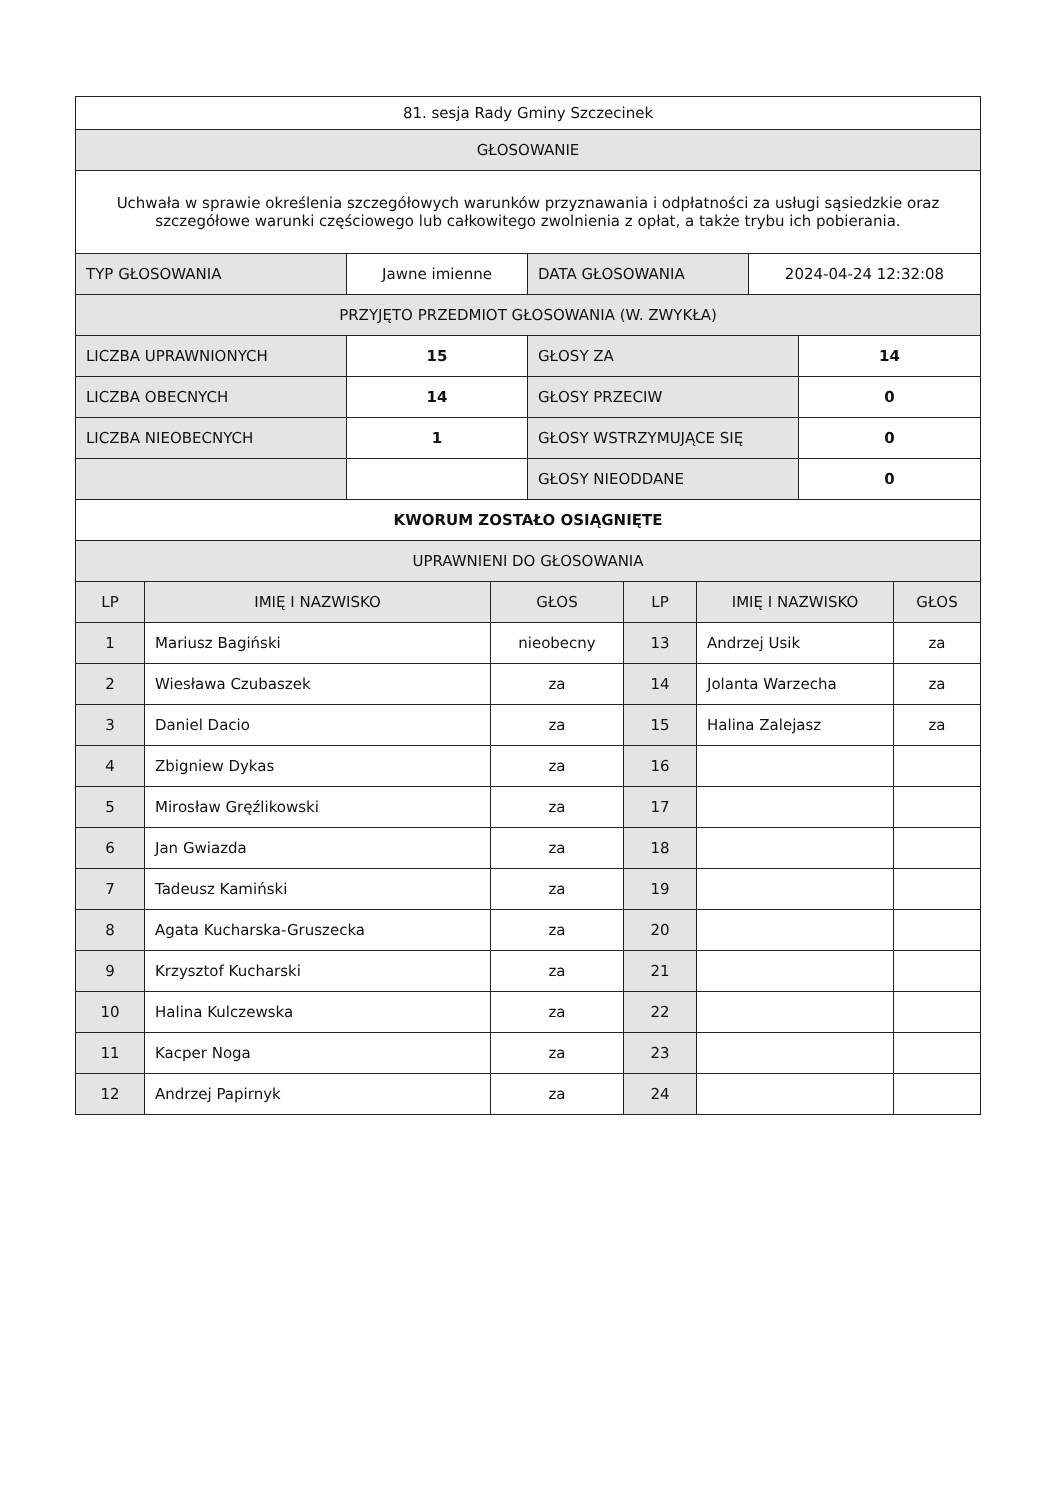| 81. sesja Rady Gminy Szczecinek |
| GŁOSOWANIE |
| Uchwała w sprawie określenia szczegółowych warunków przyznawania i odpłatności za usługi sąsiedzkie oraz szczegółowe warunki częściowego lub całkowitego zwolnienia z opłat, a także trybu ich pobierania. |
| TYP GŁOSOWANIA | Jawne imienne | DATA GŁOSOWANIA | 2024-04-24 12:32:08 |
| PRZYJĘTO PRZEDMIOT GŁOSOWANIA (W. ZWYKŁA) | | | |
| LICZBA UPRAWNIONYCH | 15 | GŁOSY ZA | 14 |
| LICZBA OBECNYCH | 14 | GŁOSY PRZECIW | 0 |
| LICZBA NIEOBECNYCH | 1 | GŁOSY WSTRZYMUJĄCE SIĘ | 0 |
| | | GŁOSY NIEODDANE | 0 |
| KWORUM ZOSTAŁO OSIĄGNIĘTE | | | |
| UPRAWNIENI DO GŁOSOWANIA | | | |
| LP | IMIĘ I NAZWISKO | GŁOS | LP | IMIĘ I NAZWISKO | GŁOS |
| --- | --- | --- | --- | --- | --- |
| 1 | Mariusz Bagiński | nieobecny | 13 | Andrzej Usik | za |
| 2 | Wiesława Czubaszek | za | 14 | Jolanta Warzecha | za |
| 3 | Daniel Dacio | za | 15 | Halina Zalejasz | za |
| 4 | Zbigniew Dykas | za | 16 | | |
| 5 | Mirosław Gręźlikowski | za | 17 | | |
| 6 | Jan Gwiazda | za | 18 | | |
| 7 | Tadeusz Kamiński | za | 19 | | |
| 8 | Agata Kucharska-Gruszecka | za | 20 | | |
| 9 | Krzysztof Kucharski | za | 21 | | |
| 10 | Halina Kulczewska | za | 22 | | |
| 11 | Kacper Noga | za | 23 | | |
| 12 | Andrzej Papirnyk | za | 24 | | |